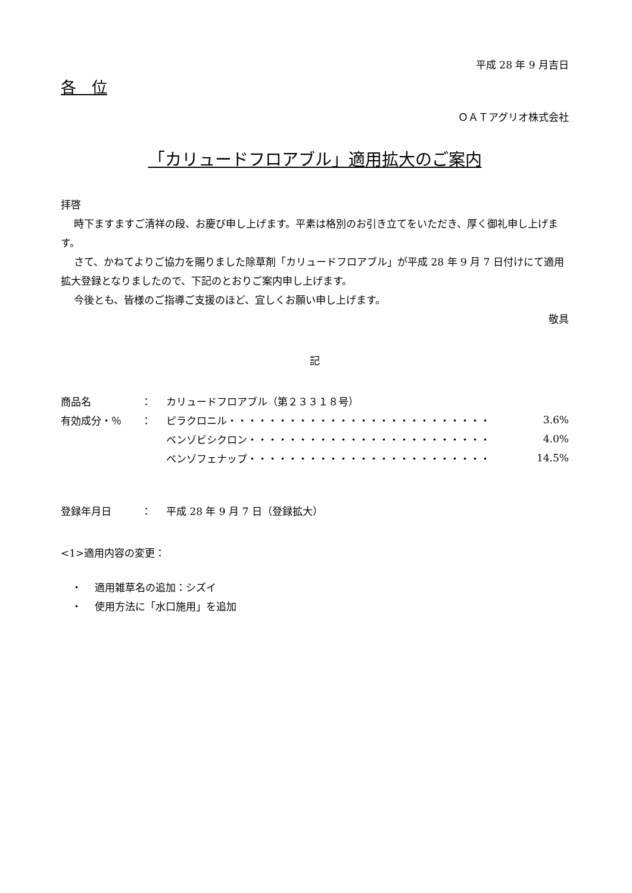平成 28 年 9 月吉日
各　位
ＯＡＴアグリオ株式会社
「カリュードフロアブル」適用拡大のご案内
拝啓
時下ますますご清祥の段、お慶び申し上げます。平素は格別のお引き立てをいただき、厚く御礼申し上げます。
さて、かねてよりご協力を賜りました除草剤「カリュードフロアブル」が平成 28 年 9 月 7 日付けにて適用拡大登録となりましたので、下記のとおりご案内申し上げます。
今後とも、皆様のご指導ご支援のほど、宜しくお願い申し上げます。
敬具
記
| 商品名 | ： | カリュードフロアブル（第２３３１８号） | |
| 有効成分・％ | ： | ピラクロニル・・・・・・・・・・・・・・・・・・・・・・・・・・ | 3.6% |
| | | ベンゾビシクロン・・・・・・・・・・・・・・・・・・・・・・・・ | 4.0% |
| | | ベンゾフェナップ・・・・・・・・・・・・・・・・・・・・・・・・ | 14.5% |
| 登録年月日 | ： | 平成 28 年 9 月 7 日（登録拡大） | |
<1>適用内容の変更：
・　 適用雑草名の追加：シズイ
・　 使用方法に「水口施用」を追加